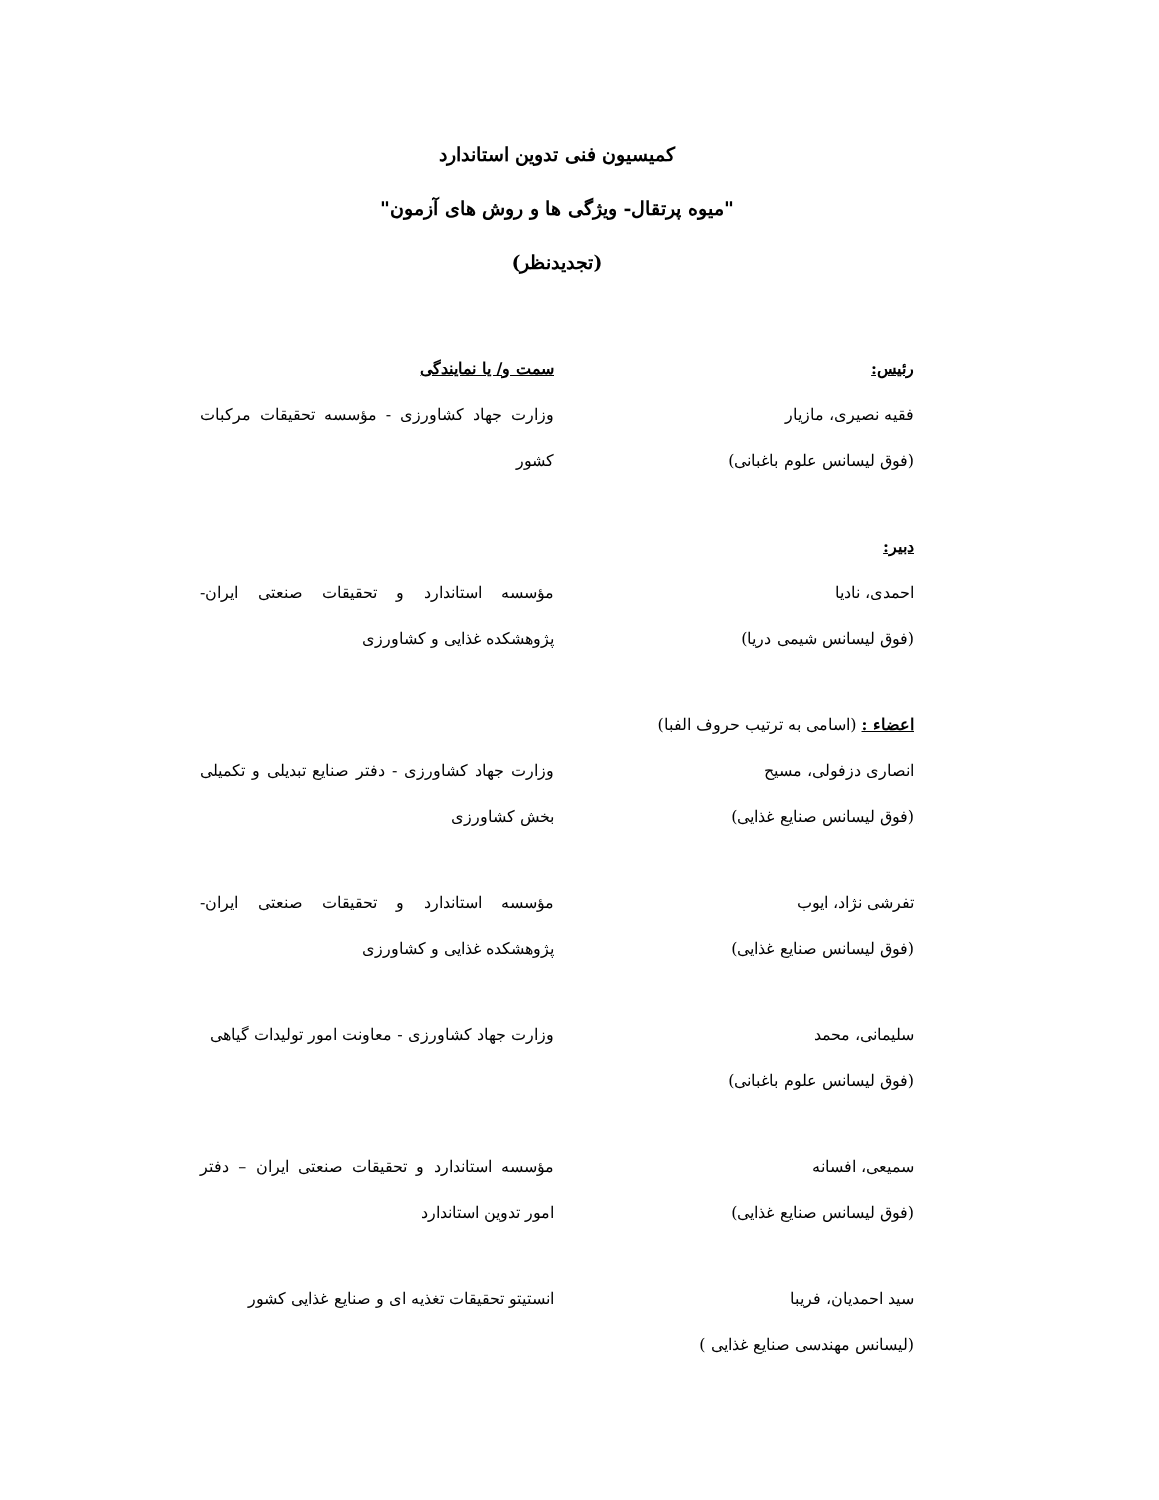کمیسیون فنی تدوین استاندارد
"میوه پرتقال- ویژگی ها و روش های آزمون"
(تجدیدنظر)
رئیس: سمت و/ یا نمایندگی
فقیه نصیری، مازیار
(فوق لیسانس علوم باغبانی)
وزارت جهاد کشاورزی - مؤسسه تحقیقات مرکبات کشور
دبیر:
احمدی، نادیا
(فوق لیسانس شیمی دریا)
مؤسسه استاندارد و تحقیقات صنعتی ایران- پژوهشکده غذایی و کشاورزی
اعضاء : (اسامی به ترتیب حروف الفبا)
انصاری دزفولی، مسیح
(فوق لیسانس صنایع غذایی)
وزارت جهاد کشاورزی - دفتر صنایع تبدیلی و تکمیلی بخش کشاورزی
تفرشی نژاد، ایوب
(فوق لیسانس صنایع غذایی)
مؤسسه استاندارد و تحقیقات صنعتی ایران- پژوهشکده غذایی و کشاورزی
سلیمانی، محمد
(فوق لیسانس علوم باغبانی)
وزارت جهاد کشاورزی - معاونت امور تولیدات گیاهی
سمیعی، افسانه
(فوق لیسانس صنایع غذایی)
مؤسسه استاندارد و تحقیقات صنعتی ایران – دفتر امور تدوین استاندارد
سید احمدیان، فریبا
(لیسانس مهندسی صنایع غذایی )
انستیتو تحقیقات تغذیه ای و صنایع غذایی کشور